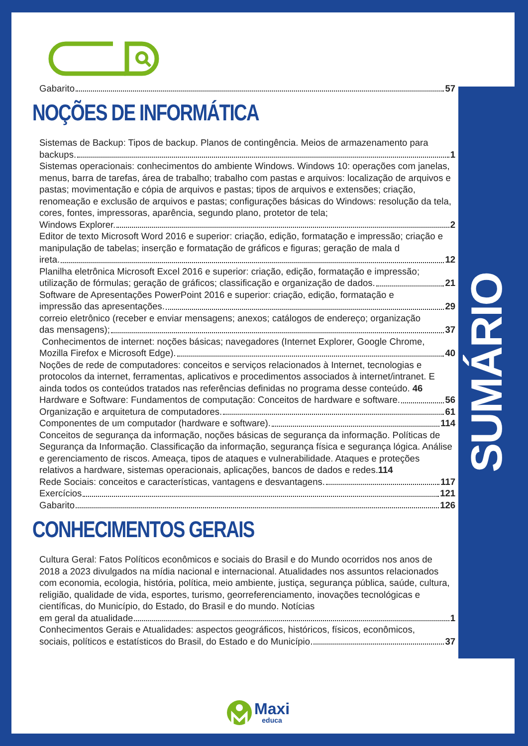SUMÁRIO
Gabarito 57
NOÇÕES DE INFORMÁTICA
Sistemas de Backup: Tipos de backup. Planos de contingência. Meios de armazenamento para
backups. 1
Sistemas operacionais: conhecimentos do ambiente Windows. Windows 10: operações com janelas, menus, barra de tarefas, área de trabalho; trabalho com pastas e arquivos: localização de arquivos e pastas; movimentação e cópia de arquivos e pastas; tipos de arquivos e extensões; criação, renomeação e exclusão de arquivos e pastas; configurações básicas do Windows: resolução da tela, cores, fontes, impressoras, aparência, segundo plano, protetor de tela;
Windows Explorer. 2
Editor de texto Microsoft Word 2016 e superior: criação, edição, formatação e impressão; criação e manipulação de tabelas; inserção e formatação de gráficos e figuras; geração de mala d
ireta. 12
Planilha eletrônica Microsoft Excel 2016 e superior: criação, edição, formatação e impressão;
utilização de fórmulas; geração de gráficos; classificação e organização de dados. 21
Software de Apresentações PowerPoint 2016 e superior: criação, edição, formatação e
impressão das apresentações. 29
correio eletrônico (receber e enviar mensagens; anexos; catálogos de endereço; organização
das mensagens); 37
Conhecimentos de internet: noções básicas; navegadores (Internet Explorer, Google Chrome,
Mozilla Firefox e Microsoft Edge). 40
Noções de rede de computadores: conceitos e serviços relacionados à Internet, tecnologias e protocolos da internet, ferramentas, aplicativos e procedimentos associados à internet/intranet. E ainda todos os conteúdos tratados nas referências definidas no programa desse conteúdo. 46
Hardware e Software: Fundamentos de computação: Conceitos de hardware e software. 56
Organização e arquitetura de computadores. 61
Componentes de um computador (hardware e software). 114
Conceitos de segurança da informação, noções básicas de segurança da informação. Políticas de Segurança da Informação. Classificação da informação, segurança física e segurança lógica. Análise e gerenciamento de riscos. Ameaça, tipos de ataques e vulnerabilidade. Ataques e proteções relativos a hardware, sistemas operacionais, aplicações, bancos de dados e redes.114
Rede Sociais: conceitos e características, vantagens e desvantagens. 117
Exercícios 121
Gabarito 126
CONHECIMENTOS GERAIS
Cultura Geral: Fatos Políticos econômicos e sociais do Brasil e do Mundo ocorridos nos anos de 2018 a 2023 divulgados na mídia nacional e internacional. Atualidades nos assuntos relacionados com economia, ecologia, história, política, meio ambiente, justiça, segurança pública, saúde, cultura, religião, qualidade de vida, esportes, turismo, georreferenciamento, inovações tecnológicas e científicas, do Município, do Estado, do Brasil e do mundo. Notícias
em geral da atualidade 1
Conhecimentos Gerais e Atualidades: aspectos geográficos, históricos, físicos, econômicos,
sociais, políticos e estatísticos do Brasil, do Estado e do Município 37
Maxi
educa